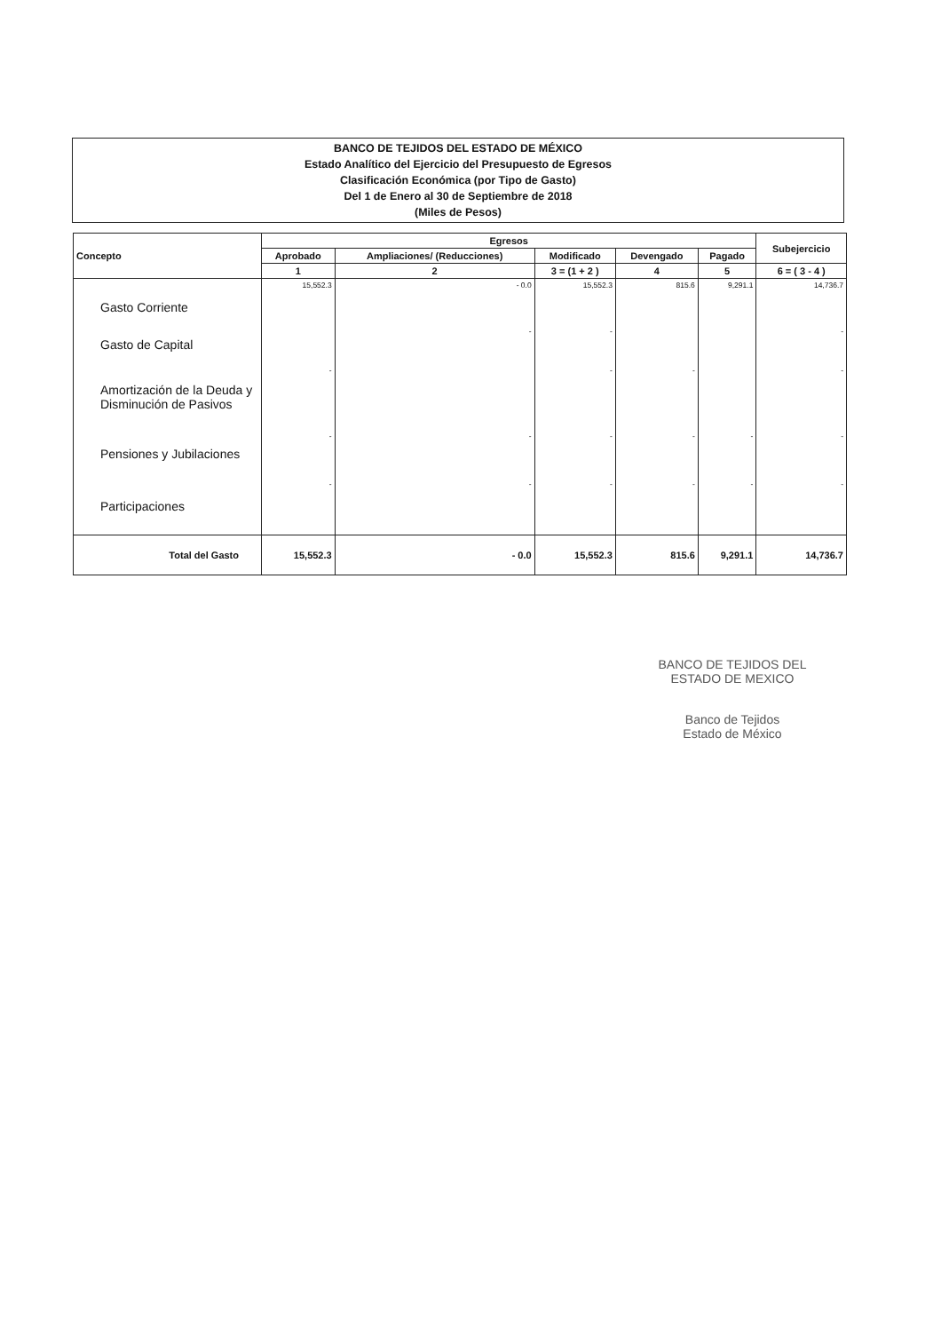BANCO DE TEJIDOS DEL ESTADO DE MÉXICO
Estado Analítico del Ejercicio del Presupuesto de Egresos
Clasificación Económica (por Tipo de Gasto)
Del 1 de Enero al 30 de Septiembre de 2018
(Miles de Pesos)
| Concepto | Egresos | | | | | Subejercicio |
| --- | --- | --- | --- | --- | --- | --- |
| | Aprobado | Ampliaciones/ (Reducciones) | Modificado | Devengado | Pagado | |
| | 1 | 2 | 3 = (1 + 2 ) | 4 | 5 | 6 = ( 3 - 4 ) |
| Gasto Corriente | 15,552.3 | - 0.0 | 15,552.3 | 815.6 | 9,291.1 | 14,736.7 |
| Gasto de Capital | | - | - | | | - |
| Amortización de la Deuda y Disminución de Pasivos | - | | - | - | | - |
| Pensiones y Jubilaciones | - | - | - | - | - | - |
| Participaciones | - | - | - | - | - | - |
| Total del Gasto | 15,552.3 | - 0.0 | 15,552.3 | 815.6 | 9,291.1 | 14,736.7 |
BANCO DE TEJIDOS DEL ESTADO DE MEXICO
Banco de Tejidos
Estado de México